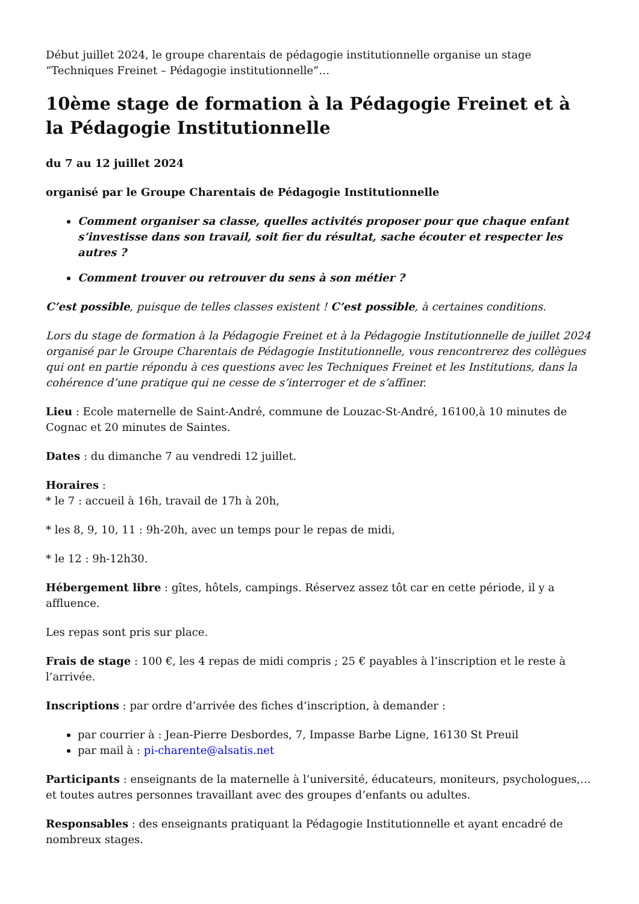Début juillet 2024, le groupe charentais de pédagogie institutionnelle organise un stage “Techniques Freinet – Pédagogie institutionnelle”…
10ème stage de formation à la Pédagogie Freinet et à la Pédagogie Institutionnelle
du 7 au 12 juillet 2024
organisé par le Groupe Charentais de Pédagogie Institutionnelle
Comment organiser sa classe, quelles activités proposer pour que chaque enfant s’investisse dans son travail, soit fier du résultat, sache écouter et respecter les autres ?
Comment trouver ou retrouver du sens à son métier ?
C’est possible, puisque de telles classes existent ! C’est possible, à certaines conditions.
Lors du stage de formation à la Pédagogie Freinet et à la Pédagogie Institutionnelle de juillet 2024 organisé par le Groupe Charentais de Pédagogie Institutionnelle, vous rencontrerez des collègues qui ont en partie répondu à ces questions avec les Techniques Freinet et les Institutions, dans la cohérence d’une pratique qui ne cesse de s’interroger et de s’affiner.
Lieu : Ecole maternelle de Saint-André, commune de Louzac-St-André, 16100,à 10 minutes de Cognac et 20 minutes de Saintes.
Dates : du dimanche 7 au vendredi 12 juillet.
Horaires :
* le 7 : accueil à 16h, travail de 17h à 20h,
* les 8, 9, 10, 11 : 9h-20h, avec un temps pour le repas de midi,
* le 12 : 9h-12h30.
Hébergement libre : gîtes, hôtels, campings. Réservez assez tôt car en cette période, il y a affluence.
Les repas sont pris sur place.
Frais de stage : 100 €, les 4 repas de midi compris ; 25 € payables à l’inscription et le reste à l’arrivée.
Inscriptions : par ordre d’arrivée des fiches d’inscription, à demander :
par courrier à : Jean-Pierre Desbordes, 7, Impasse Barbe Ligne, 16130 St Preuil
par mail à : pi-charente@alsatis.net
Participants : enseignants de la maternelle à l’université, éducateurs, moniteurs, psychologues,… et toutes autres personnes travaillant avec des groupes d’enfants ou adultes.
Responsables : des enseignants pratiquant la Pédagogie Institutionnelle et ayant encadré de nombreux stages.